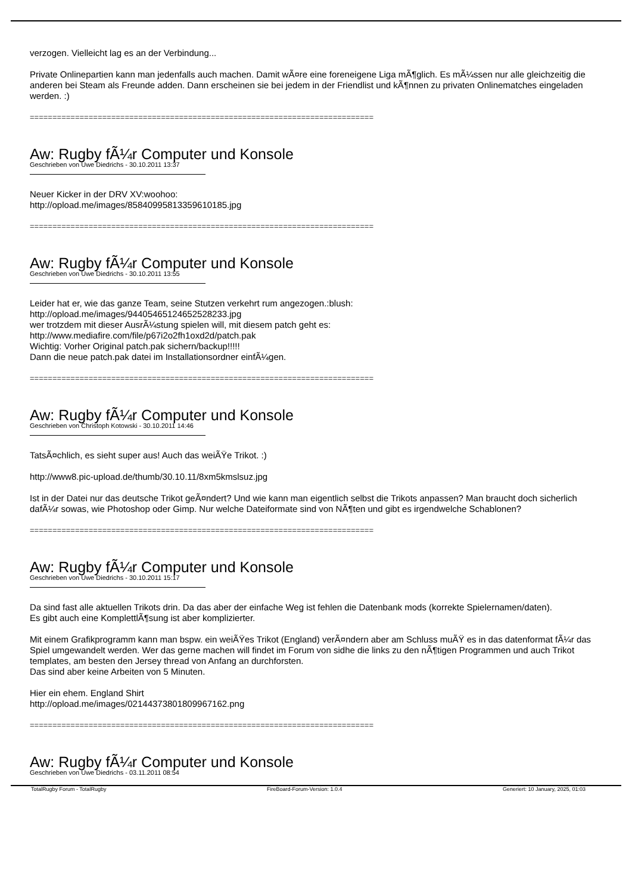verzogen. Vielleicht lag es an der Verbindung...
Private Onlinepartien kann man jedenfalls auch machen. Damit wÃ¤re eine foreneigene Liga mÃ¶glich. Es mÃ¼ssen nur alle gleichzeitig die anderen bei Steam als Freunde adden. Dann erscheinen sie bei jedem in der Friendlist und kÃ¶nnen zu privaten Onlinematches eingeladen werden. :)
============================================================================
Aw: Rugby fÃ¼r Computer und Konsole
Geschrieben von Uwe Diedrichs - 30.10.2011 13:37
Neuer Kicker in der DRV XV:woohoo:
http://opload.me/images/85840995813359610185.jpg
============================================================================
Aw: Rugby fÃ¼r Computer und Konsole
Geschrieben von Uwe Diedrichs - 30.10.2011 13:55
Leider hat er, wie das ganze Team, seine Stutzen verkehrt rum angezogen.:blush:
http://opload.me/images/94405465124652528233.jpg
wer trotzdem mit dieser AusrÃ¼stung spielen will, mit diesem patch geht es:
http://www.mediafire.com/file/p67i2o2fh1oxd2d/patch.pak
Wichtig: Vorher Original patch.pak sichern/backup!!!!!
Dann die neue patch.pak datei im Installationsordner einfÃ¼gen.
============================================================================
Aw: Rugby fÃ¼r Computer und Konsole
Geschrieben von Christoph Kotowski - 30.10.2011 14:46
TatsÃ¤chlich, es sieht super aus! Auch das weiÃŸe Trikot. :)
http://www8.pic-upload.de/thumb/30.10.11/8xm5kmslsuz.jpg
Ist in der Datei nur das deutsche Trikot geÃ¤ndert? Und wie kann man eigentlich selbst die Trikots anpassen? Man braucht doch sicherlich dafÃ¼r sowas, wie Photoshop oder Gimp. Nur welche Dateiformate sind von NÃ¶ten und gibt es irgendwelche Schablonen?
============================================================================
Aw: Rugby fÃ¼r Computer und Konsole
Geschrieben von Uwe Diedrichs - 30.10.2011 15:17
Da sind fast alle aktuellen Trikots drin. Da das aber der einfache Weg ist fehlen die Datenbank mods (korrekte Spielernamen/daten).
Es gibt auch eine KomplettlÃ¶sung ist aber komplizierter.
Mit einem Grafikprogramm kann man bspw. ein weiÃŸes Trikot (England) verÃ¤ndern aber am Schluss muÃŸ es in das datenformat fÃ¼r das Spiel umgewandelt werden. Wer das gerne machen will findet im Forum von sidhe die links zu den nÃ¶tigen Programmen und auch Trikot templates, am besten den Jersey thread von Anfang an durchforsten.
Das sind aber keine Arbeiten von 5 Minuten.
Hier ein ehem. England Shirt
http://opload.me/images/02144373801809967162.png
============================================================================
Aw: Rugby fÃ¼r Computer und Konsole
Geschrieben von Uwe Diedrichs - 03.11.2011 08:54
TotalRugby Forum - TotalRugby FireBoard-Forum-Version: 1.0.4 Generiert: 10 January, 2025, 01:03